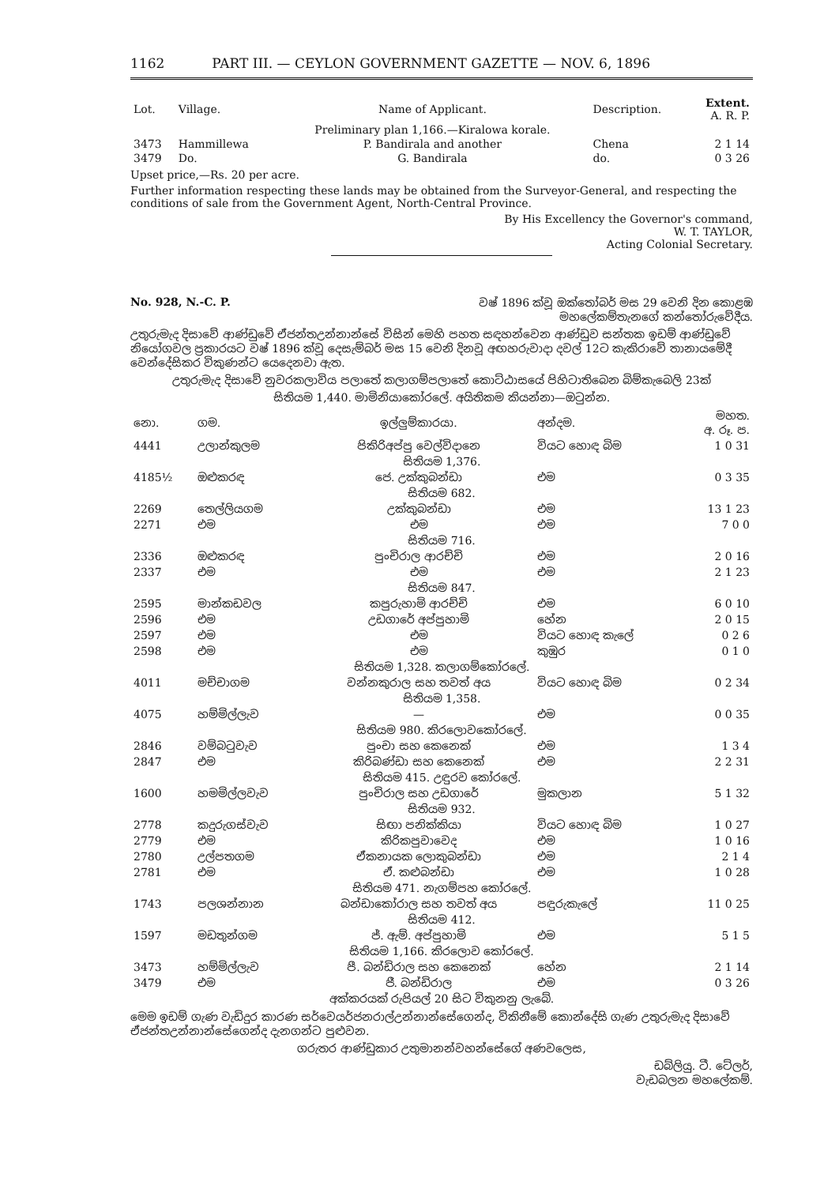1162 PART III. — CEYLON GOVERNMENT GAZETTE — NOV. 6, 1896
| Lot. | Village. | Name of Applicant. | Description. | Extent. A. R. P. |
| --- | --- | --- | --- | --- |
| | | Preliminary plan 1,166.—Kiralowa korale. | | |
| 3473 | Hammillewa | P. Bandirala and another | Chena | 2 1 14 |
| 3479 | Do. | G. Bandirala | do. | 0 3 26 |
Upset price,—Rs. 20 per acre.
Further information respecting these lands may be obtained from the Surveyor-General, and respecting the conditions of sale from the Government Agent, North-Central Province.
By His Excellency the Governor's command,
W. T. TAYLOR,
Acting Colonial Secretary.
No. 928, N.-C. P. වෂ් 1896 ක්වූ ඔක්තෝබර් මස 29 වෙනි දින කොළඹ
මහලේකම්තැනගේ කන්තෝරුවේදීය.
උතුරුමැද දිසාවේ ආණ්ඩුවේ ඒජන්තඋන්නාන්සේ විසින් මෙහි පහත සඳහන්වෙන ආණ්ඩුව සන්තක ඉඩම් ආණ්ඩුවේ නියෝගවල ප්‍රකාරයට වෂ් 1896 ක්වූ දෙසැම්බර් මස 15 වෙනි දිනවූ අඟහරුවාදා දවල් 12ට කැකිරාවේ තානායමේදී වෙන්දේසිකර විකුණන්ට යෙදෙනවා ඇත.
උතුරුමැද දිසාවේ නුවරකලාවිය පලාතේ කලාගම්පලාතේ කොට්ඨාසයේ පිහිටාතිබෙන බිම්කැබෙලි 23ක්
සිතියම 1,440. මාමිනියාකෝරලේ. අයිතිකම කියන්නා—ඔටුන්න.
| නො. | ගම. | ඉල්ලුම්කාරයා. | අන්දම. | මහත. අ. රූ. ප. |
| --- | --- | --- | --- | --- |
| 4441 | උලාන්කුලම | පිකිරිඅප්පු වෙල්විදානෙ | වියට හොඳ බිම | 1 0 31 |
| සිතියම 1,376. | | | | |
| 4185½ | ඔළුකරඳ | ජෙ. උක්කුබන්ඩා | එම | 0 3 35 |
| සිතියම 682. | | | | |
| 2269 | තෙල්ලියගම | උක්කුබන්ඩා | එම | 13 1 23 |
| 2271 | එම | එම | එම | 7 0 0 |
| සිතියම 716. | | | | |
| 2336 | ඔළුකරඳ | පුංචිරාල ආරච්චි | එම | 2 0 16 |
| 2337 | එම | එම | එම | 2 1 23 |
| සිතියම 847. | | | | |
| 2595 | මාන්කඩවල | කපුරුහාමි ආරච්චි | එම | 6 0 10 |
| 2596 | එම | උඩගාරේ අප්පුහාමි | හේන | 2 0 15 |
| 2597 | එම | එම | වියට හොඳ කැලේ | 0 2 6 |
| 2598 | එම | එම | කුඹුර | 0 1 0 |
| සිතියම 1,328. කලාගම්කෝරලේ. | | | | |
| 4011 | මච්චාගම | වන්නකුරාල සහ තවත් අය | වියට හොඳ බිම | 0 2 34 |
| සිතියම 1,358. | | | | |
| 4075 | හම්මිල්ලැව | — | එම | 0 0 35 |
| සිතියම 980. කිරලොවකෝරලේ. | | | | |
| 2846 | වම්බටුවැව | පුංචා සහ කෙනෙක් | එම | 1 3 4 |
| 2847 | එම | කිරිබණ්ඩා සහ කෙනෙක් | එම | 2 2 31 |
| සිතියම 415. උඳුරව කෝරලේ. | | | | |
| 1600 | හමමිල්ලවැව | පුංචිරාල සහ උඩගාරේ | මුකලාන | 5 1 32 |
| සිතියම 932. | | | | |
| 2778 | කදුරුගස්වැව | සිඟා පනික්කියා | වියට හොඳ බිම | 1 0 27 |
| 2779 | එම | කිරිකපුවාවෙද | එම | 1 0 16 |
| 2780 | උල්පතගම | ඒකනායක ලොකුබන්ඩා | එම | 2 1 4 |
| 2781 | එම | ඒ. කළුබන්ඩා | එම | 1 0 28 |
| සිතියම 471. නැගම්පහ කෝරලේ. | | | | |
| 1743 | පලශන්නාන | බන්ඩාකෝරාල සහ තවත් අය | පඳුරුකැලේ | 11 0 25 |
| සිතියම 412. | | | | |
| 1597 | මඩතුන්ගම | ජ්. ඇම්. අප්පුහාමි | එම | 5 1 5 |
| සිතියම 1,166. කිරලොව කෝරලේ. | | | | |
| 3473 | හම්මිල්ලැව | පී. බන්ඩිරාල සහ කෙනෙක් | හේන | 2 1 14 |
| 3479 | එම | ජී. බන්ඩිරාල | එම | 0 3 26 |
| අක්කරයක් රුපියල් 20 සිට විකුනනු ලැබේ. | | | | |
මෙම ඉඩම් ගැණ වැඩිදුර කාරණ සර්වෙයර්ජනරාල්උන්නාන්සේගෙන්ද, විකිනීමේ කොන්දේසි ගැණ උතුරුමැද දිසාවේ ඒජන්තඋන්නාන්සේගෙන්ද දැනගන්ට පුළුවන.
ගරුතර ආණ්ඩුකාර උතුමානන්වහන්සේගේ අණවලෙස,
ඩබ්ලියු. ටී. ටේලර්,
වැඩබලන මහලේකම්.